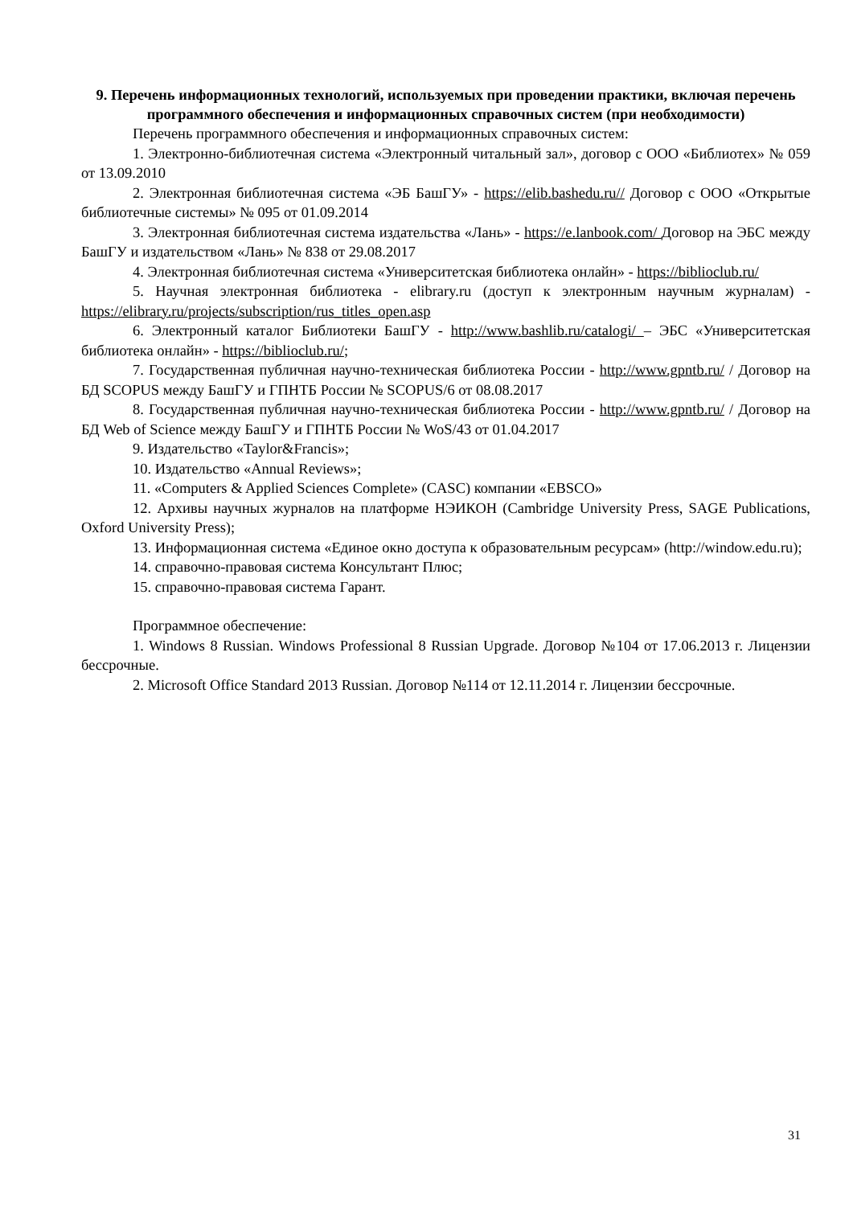9. Перечень информационных технологий, используемых при проведении практики, включая перечень программного обеспечения и информационных справочных систем (при необходимости)
Перечень программного обеспечения и информационных справочных систем:
1. Электронно-библиотечная система «Электронный читальный зал», договор с ООО «Библиотех» № 059 от 13.09.2010
2. Электронная библиотечная система «ЭБ БашГУ» - https://elib.bashedu.ru// Договор с ООО «Открытые библиотечные системы» № 095 от 01.09.2014
3. Электронная библиотечная система издательства «Лань» - https://e.lanbook.com/ Договор на ЭБС между БашГУ и издательством «Лань» № 838 от 29.08.2017
4. Электронная библиотечная система «Университетская библиотека онлайн» - https://biblioclub.ru/
5. Научная электронная библиотека - elibrary.ru (доступ к электронным научным журналам) - https://elibrary.ru/projects/subscription/rus_titles_open.asp
6. Электронный каталог Библиотеки БашГУ - http://www.bashlib.ru/catalogi/ – ЭБС «Университетская библиотека онлайн» - https://biblioclub.ru/;
7. Государственная публичная научно-техническая библиотека России - http://www.gpntb.ru/ / Договор на БД SCOPUS между БашГУ и ГПНТБ России № SCOPUS/6 от 08.08.2017
8. Государственная публичная научно-техническая библиотека России - http://www.gpntb.ru/ / Договор на БД Web of Science между БашГУ и ГПНТБ России № WoS/43 от 01.04.2017
9. Издательство «Taylor&Francis»;
10. Издательство «Annual Reviews»;
11. «Computers & Applied Sciences Complete» (CASC) компании «EBSCO»
12. Архивы научных журналов на платформе НЭИКОН (Cambridge University Press, SAGE Publications, Oxford University Press);
13. Информационная система «Единое окно доступа к образовательным ресурсам» (http://window.edu.ru);
14. справочно-правовая система Консультант Плюс;
15. справочно-правовая система Гарант.
Программное обеспечение:
1. Windows 8 Russian. Windows Professional 8 Russian Upgrade. Договор №104 от 17.06.2013 г. Лицензии бессрочные.
2. Microsoft Office Standard 2013 Russian. Договор №114 от 12.11.2014 г. Лицензии бессрочные.
31